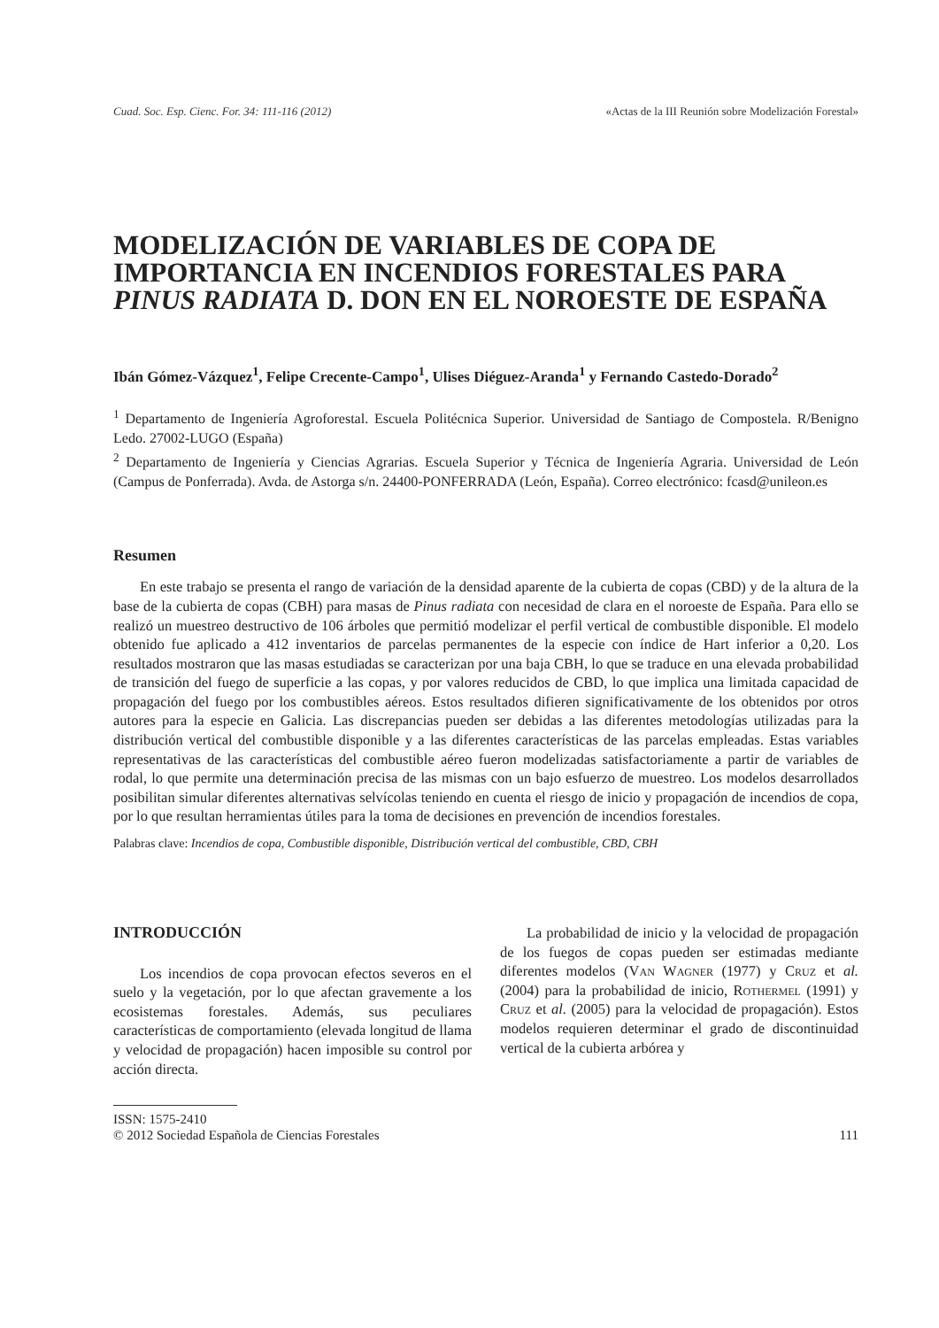Cuad. Soc. Esp. Cienc. For. 34: 111-116 (2012) «Actas de la III Reunión sobre Modelización Forestal»
MODELIZACIÓN DE VARIABLES DE COPA DE IMPORTANCIA EN INCENDIOS FORESTALES PARA PINUS RADIATA D. DON EN EL NOROESTE DE ESPAÑA
Ibán Gómez-Vázquez<sup>1</sup>, Felipe Crecente-Campo<sup>1</sup>, Ulises Diéguez-Aranda<sup>1</sup> y Fernando Castedo-Dorado<sup>2</sup>
<sup>1</sup> Departamento de Ingeniería Agroforestal. Escuela Politécnica Superior. Universidad de Santiago de Compostela. R/Benigno Ledo. 27002-LUGO (España)
<sup>2</sup> Departamento de Ingeniería y Ciencias Agrarias. Escuela Superior y Técnica de Ingeniería Agraria. Universidad de León (Campus de Ponferrada). Avda. de Astorga s/n. 24400-PONFERRADA (León, España). Correo electrónico: fcasd@unileon.es
Resumen
En este trabajo se presenta el rango de variación de la densidad aparente de la cubierta de copas (CBD) y de la altura de la base de la cubierta de copas (CBH) para masas de Pinus radiata con necesidad de clara en el noroeste de España. Para ello se realizó un muestreo destructivo de 106 árboles que permitió modelizar el perfil vertical de combustible disponible. El modelo obtenido fue aplicado a 412 inventarios de parcelas permanentes de la especie con índice de Hart inferior a 0,20. Los resultados mostraron que las masas estudiadas se caracterizan por una baja CBH, lo que se traduce en una elevada probabilidad de transición del fuego de superficie a las copas, y por valores reducidos de CBD, lo que implica una limitada capacidad de propagación del fuego por los combustibles aéreos. Estos resultados difieren significativamente de los obtenidos por otros autores para la especie en Galicia. Las discrepancias pueden ser debidas a las diferentes metodologías utilizadas para la distribución vertical del combustible disponible y a las diferentes características de las parcelas empleadas. Estas variables representativas de las características del combustible aéreo fueron modelizadas satisfactoriamente a partir de variables de rodal, lo que permite una determinación precisa de las mismas con un bajo esfuerzo de muestreo. Los modelos desarrollados posibilitan simular diferentes alternativas selvícolas teniendo en cuenta el riesgo de inicio y propagación de incendios de copa, por lo que resultan herramientas útiles para la toma de decisiones en prevención de incendios forestales.
Palabras clave: Incendios de copa, Combustible disponible, Distribución vertical del combustible, CBD, CBH
INTRODUCCIÓN
Los incendios de copa provocan efectos severos en el suelo y la vegetación, por lo que afectan gravemente a los ecosistemas forestales. Además, sus peculiares características de comportamiento (elevada longitud de llama y velocidad de propagación) hacen imposible su control por acción directa.
La probabilidad de inicio y la velocidad de propagación de los fuegos de copas pueden ser estimadas mediante diferentes modelos (Van Wagner (1977) y Cruz et al. (2004) para la probabilidad de inicio, Rothermel (1991) y Cruz et al. (2005) para la velocidad de propagación). Estos modelos requieren determinar el grado de discontinuidad vertical de la cubierta arbórea y
ISSN: 1575-2410
© 2012 Sociedad Española de Ciencias Forestales
111